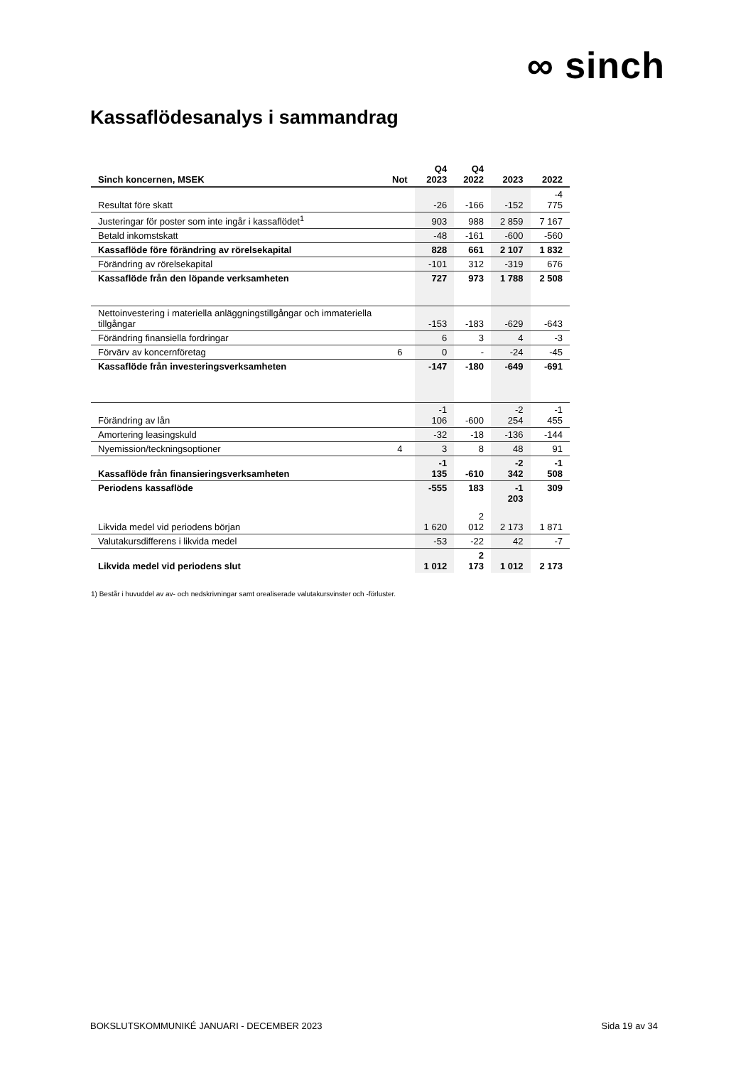∞ sinch
Kassaflödesanalys i sammandrag
| Sinch koncernen, MSEK | Not | Q4 2023 | Q4 2022 | 2023 | 2022 |
| --- | --- | --- | --- | --- | --- |
| Resultat före skatt | | -26 | -166 | -152 | -4 775 |
| Justeringar för poster som inte ingår i kassaflödet<sup>1</sup> | | 903 | 988 | 2 859 | 7 167 |
| Betald inkomstskatt | | -48 | -161 | -600 | -560 |
| Kassaflöde före förändring av rörelsekapital | | 828 | 661 | 2 107 | 1 832 |
| Förändring av rörelsekapital | | -101 | 312 | -319 | 676 |
| Kassaflöde från den löpande verksamheten | | 727 | 973 | 1 788 | 2 508 |
| Nettoinvestering i materiella anläggningstillgångar och immateriella tillgångar | | -153 | -183 | -629 | -643 |
| Förändring finansiella fordringar | | 6 | 3 | 4 | -3 |
| Förvärv av koncernföretag | 6 | 0 | - | -24 | -45 |
| Kassaflöde från investeringsverksamheten | | -147 | -180 | -649 | -691 |
| Förändring av lån | | -1 106 | -600 | -2 254 | -1 455 |
| Amortering leasingskuld | | -32 | -18 | -136 | -144 |
| Nyemission/teckningsoptioner | 4 | 3 | 8 | 48 | 91 |
| Kassaflöde från finansieringsverksamheten | | -1 135 | -610 | -2 342 | -1 508 |
| Periodens kassaflöde | | -555 | 183 | -1 203 | 309 |
| Likvida medel vid periodens början | | 1 620 | 2 012 | 2 173 | 1 871 |
| Valutakursdifferens i likvida medel | | -53 | -22 | 42 | -7 |
| Likvida medel vid periodens slut | | 1 012 | 2 173 | 1 012 | 2 173 |
1) Består i huvuddel av av- och nedskrivningar samt orealiserade valutakursvinster och -förluster.
BOKSLUTSKOMMUNIKÉ JANUARI - DECEMBER 2023 Sida 19 av 34